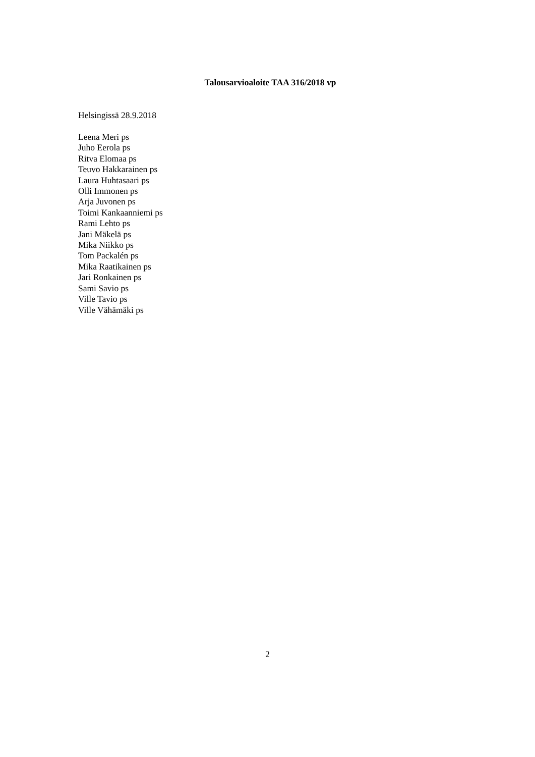Talousarvioaloite TAA 316/2018 vp
Helsingissä 28.9.2018
Leena Meri ps
Juho Eerola ps
Ritva Elomaa ps
Teuvo Hakkarainen ps
Laura Huhtasaari ps
Olli Immonen ps
Arja Juvonen ps
Toimi Kankaanniemi ps
Rami Lehto ps
Jani Mäkelä ps
Mika Niikko ps
Tom Packalén ps
Mika Raatikainen ps
Jari Ronkainen ps
Sami Savio ps
Ville Tavio ps
Ville Vähämäki ps
2